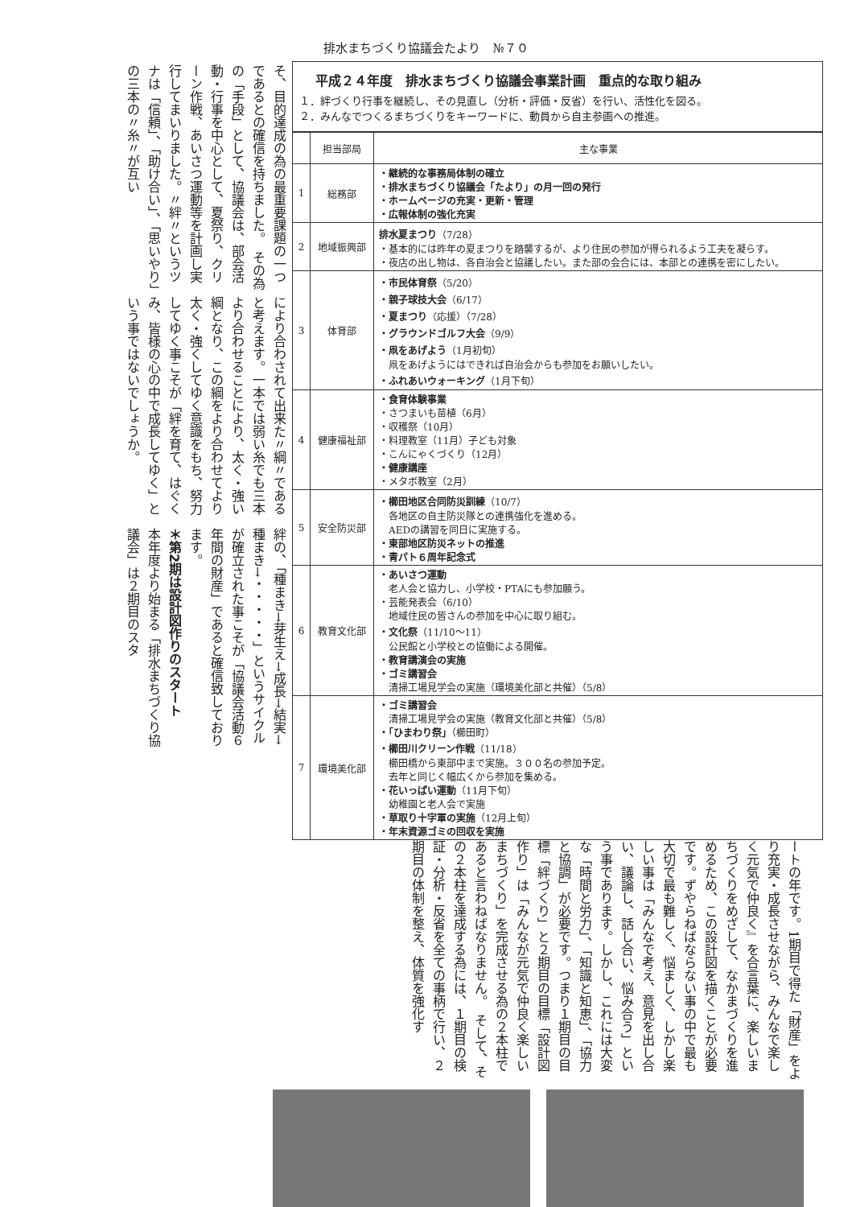排水まちづくり協議会たより　№７０
平成２４年度　排水まちづくり協議会事業計画　重点的な取り組み
１．絆づくり行事を継続し、その見直し（分析・評価・反省）を行い、活性化を図る。
２．みんなでつくるまちづくりをキーワードに、動員から自主参画への推進。
| | 担当部局 | 主な事業 |
| --- | --- | --- |
| 1 | 総務部 | ・継続的な事務局体制の確立 ・排水まちづくり協議会「たより」の月一回の発行 ・ホームページの充実・更新・管理 ・広報体制の強化充実 |
| 2 | 地域振興部 | 排水夏まつり （7/28） ・基本的には昨年の夏まつりを踏襲するが、より住民の参加が得られるよう工夫を凝らす。 ・夜店の出し物は、各自治会と協議したい。また部の会合には、本部との連携を密にしたい。 |
| 3 | 体育部 | ・市民体育祭 （5/20） ・親子球技大会 （6/17） ・夏まつり （応援）（7/28） ・グラウンドゴルフ大会 （9/9） ・凧をあげよう （1月初旬） 凧をあげようにはできれば自治会からも参加をお願いしたい。 ・ふれあいウォーキング （1月下旬） |
| 4 | 健康福祉部 | ・食育体験事業 ・さつまいも苗植（6月） ・収穫祭（10月） ・料理教室（11月）子ども対象 ・こんにゃくづくり（12月） ・健康講座 ・メタボ教室（2月） |
| 5 | 安全防災部 | ・櫛田地区合同防災訓練 （10/7） 各地区の自主防災隊との連携強化を進める。 AEDの講習を同日に実施する。 ・東部地区防災ネットの推進 ・青パト６周年記念式 |
| 6 | 教育文化部 | ・あいさつ運動 老人会と協力し、小学校・PTAにも参加願う。 ・芸能発表会（6/10） 地域住民の皆さんの参加を中心に取り組む。 ・文化祭 （11/10～11） 公民館と小学校との協働による開催。 ・教育講演会の実施 ・ゴミ講習会 清掃工場見学会の実施（環境美化部と共催）（5/8） |
| 7 | 環境美化部 | ・ゴミ講習会 清掃工場見学会の実施（教育文化部と共催）（5/8） ・「ひまわり祭」 （櫛田町） ・櫛田川クリーン作戦 （11/18） 櫛田橋から東部中まで実施。３００名の参加予定。 去年と同じく幅広くから参加を集める。 ・花いっぱい運動 （11月下旬） 幼稚園と老人会で実施 ・草取り十字軍の実施 （12月上旬） ・年末資源ゴミの回収を実施 |
そ、目的達成の為の最重要課題の一つであるとの確信を持ちました。　その為の「手段」として、協議会は、部会活動・行事を中心として、夏祭り、クリーン作戦、あいさつ運動等を計画し実行してまいりました。〃絆〃というツナは「信頼」、「助け合い」、「思いやり」の三本の〃糸〃が互い
により合わされて出来た〃綱〃であると考えます。一本では弱い糸でも三本より合わせることにより、太く・強い綱となり、この綱をより合わせてより太く・強くしてゆく意識をもち、努力してゆく事こそが「絆を育て、はぐくみ、皆様の心の中で成長してゆく」という事ではないでしょうか。
絆の、「種まき→芽生え→成長→結実→種まき→・・・・・」というサイクルが確立された事こそが「協議会活動６年間の財産」であると確信致しております。
＊第2期は設計図作りのスタート
本年度より始まる「排水まちづくり協議会」は２期目のスタ
ートの年です。1期目で得た「財産」をより充実・成長させながら、みんなで楽しく元気で仲良く』を合言葉に、楽しいまちづくりをめざして、なかまづくりを進めるため、この設計図を描くことが必要です。ずやらねばならない事の中で最も大切で最も難しく、悩ましく、しかし楽しい事は「みんなで考え、意見を出し合い、議論し、話し合い、悩み合う」という事であります。しかし、これには大変な「時間と労力」、「知識と知恵」、「協力と協調」が必要です。つまり１期目の目標「絆づくり」と２期目の目標「設計図作り」は「みんなが元気で仲良く楽しいまちづくり」を完成させる為の２本柱であると言わねばなりません。　そして、その２本柱を達成する為には、１期目の検証・分析・反省を全ての事柄で行い、２期目の体制を整え、体質を強化す